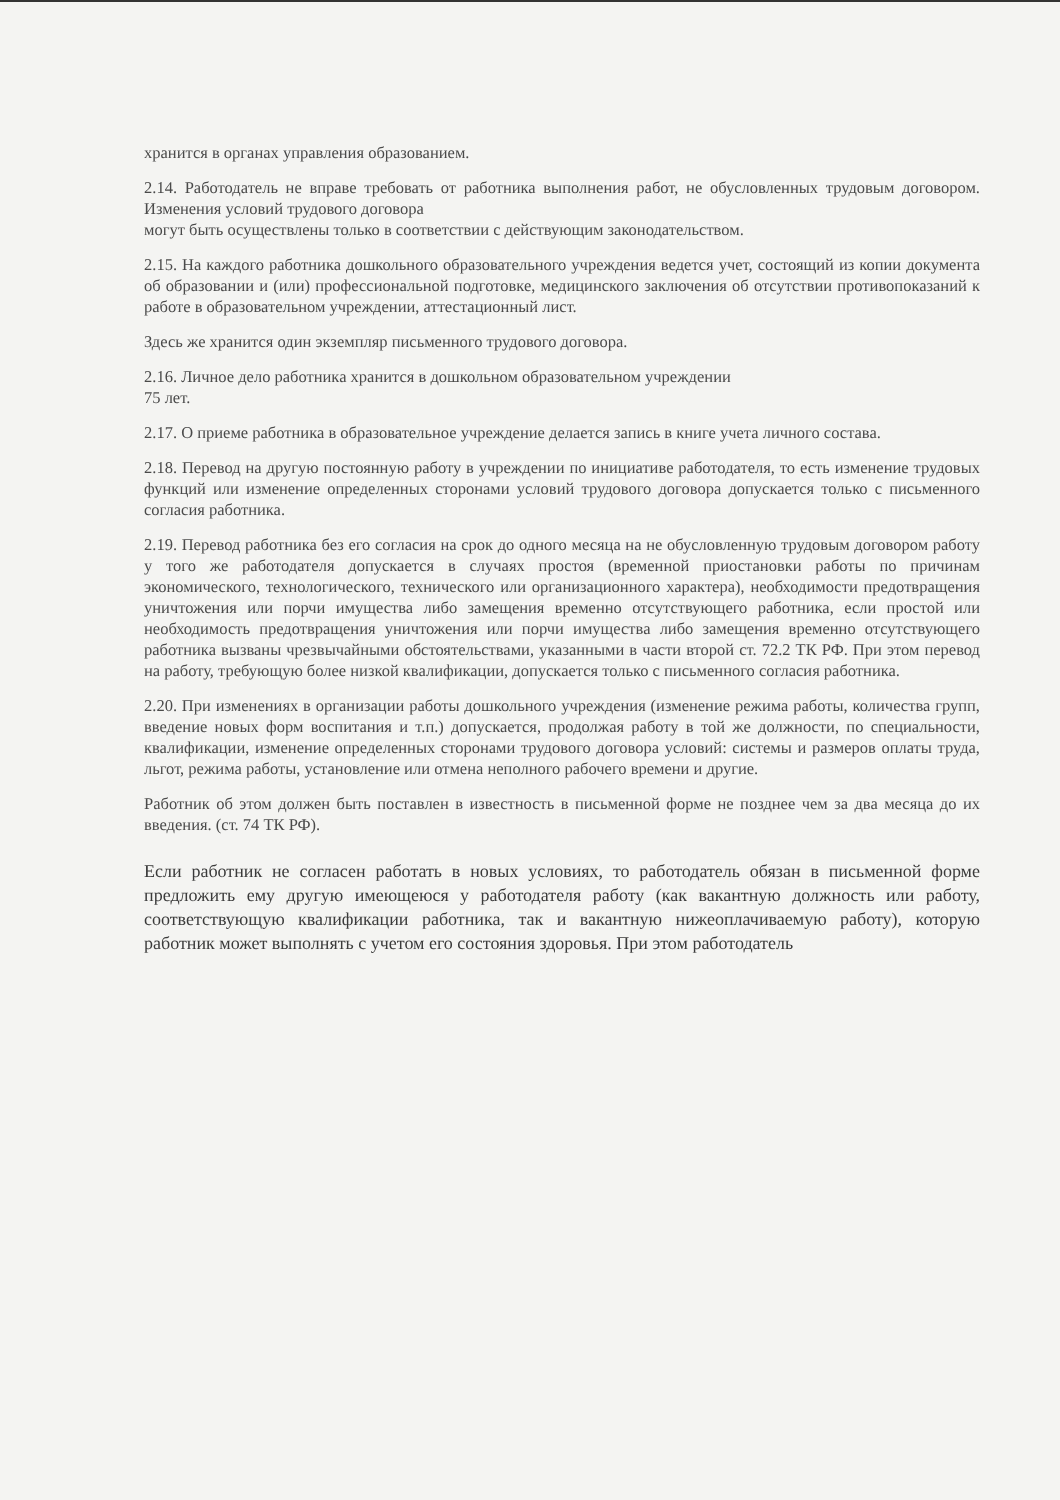хранится в органах управления образованием.
2.14. Работодатель не вправе требовать от работника выполнения работ, не обусловленных трудовым договором. Изменения условий трудового договора
могут быть осуществлены только в соответствии с действующим законодательством.
2.15. На каждого работника дошкольного образовательного учреждения ведется учет, состоящий из копии документа об образовании и (или) профессиональной подготовке, медицинского заключения об отсутствии противопоказаний к работе в образовательном учреждении, аттестационный лист.
Здесь же хранится один экземпляр письменного трудового договора.
2.16. Личное дело работника хранится в дошкольном образовательном учреждении
75 лет.
2.17. О приеме работника в образовательное учреждение делается запись в книге учета личного состава.
2.18. Перевод на другую постоянную работу в учреждении по инициативе работодателя, то есть изменение трудовых функций или изменение определенных сторонами условий трудового договора допускается только с письменного согласия работника.
2.19. Перевод работника без его согласия на срок до одного месяца на не обусловленную трудовым договором работу у того же работодателя допускается в случаях простоя (временной приостановки работы по причинам экономического, технологического, технического или организационного характера), необходимости предотвращения уничтожения или порчи имущества либо замещения временно отсутствующего работника, если простой или необходимость предотвращения уничтожения или порчи имущества либо замещения временно отсутствующего работника вызваны чрезвычайными обстоятельствами, указанными в части второй ст. 72.2 ТК РФ. При этом перевод на работу, требующую более низкой квалификации, допускается только с письменного согласия работника.
2.20. При изменениях в организации работы дошкольного учреждения (изменение режима работы, количества групп, введение новых форм воспитания и т.п.) допускается, продолжая работу в той же должности, по специальности, квалификации, изменение определенных сторонами трудового договора условий: системы и размеров оплаты труда, льгот, режима работы, установление или отмена неполного рабочего времени и другие.
Работник об этом должен быть поставлен в известность в письменной форме не позднее чем за два месяца до их введения. (ст. 74 ТК РФ).
Если работник не согласен работать в новых условиях, то работодатель обязан в письменной форме предложить ему другую имеющеюся у работодателя работу (как вакантную должность или работу, соответствующую квалификации работника, так и вакантную нижеоплачиваемую работу), которую работник может выполнять с учетом его состояния здоровья. При этом работодатель